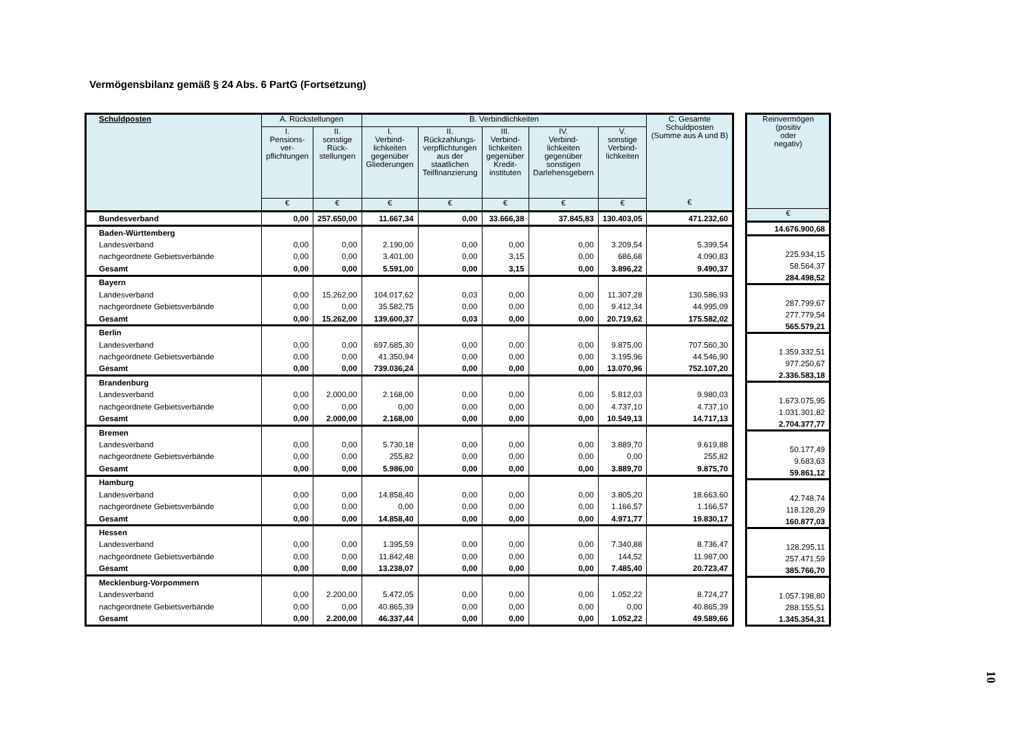Vermögensbilanz gemäß § 24 Abs. 6 PartG (Fortsetzung)
| Schuldposten | A. Rückstellungen | | B. Verbindlichkeiten | | | | | C. Gesamte Schuldposten (Summe aus A und B) |
| --- | --- | --- | --- | --- | --- | --- | --- | --- |
| | I. Pensions- ver- pflichtungen | II. sonstige Rück- stellungen | I. Verbind- lichkeiten gegenüber Gliederungen | II. Rückzahlungs- verpflichtungen aus der staatlichen Teilfinanzierung | III. Verbind- lichkeiten gegenüber Kredit- instituten | IV. Verbind- lichkeiten gegenüber sonstigen Darlehensgebern | V. sonstige Verbind- lichkeiten | |
| | € | € | € | € | € | € | € | € |
| Bundesverband | 0,00 | 257.650,00 | 11.667,34 | 0,00 | 33.666,38 | 37.845,83 | 130.403,05 | 471.232,60 |
| Baden-Württemberg | | | | | | | | |
| Landesverband | 0,00 | 0,00 | 2.190,00 | 0,00 | 0,00 | 0,00 | 3.209,54 | 5.399,54 |
| nachgeordnete Gebietsverbände | 0,00 | 0,00 | 3.401,00 | 0,00 | 3,15 | 0,00 | 686,68 | 4.090,83 |
| Gesamt | 0,00 | 0,00 | 5.591,00 | 0,00 | 3,15 | 0,00 | 3.896,22 | 9.490,37 |
| Bayern | | | | | | | | |
| Landesverband | 0,00 | 15.262,00 | 104.017,62 | 0,03 | 0,00 | 0,00 | 11.307,28 | 130.586,93 |
| nachgeordnete Gebietsverbände | 0,00 | 0,00 | 35.582,75 | 0,00 | 0,00 | 0,00 | 9.412,34 | 44.995,09 |
| Gesamt | 0,00 | 15.262,00 | 139.600,37 | 0,03 | 0,00 | 0,00 | 20.719,62 | 175.582,02 |
| Berlin | | | | | | | | |
| Landesverband | 0,00 | 0,00 | 697.685,30 | 0,00 | 0,00 | 0,00 | 9.875,00 | 707.560,30 |
| nachgeordnete Gebietsverbände | 0,00 | 0,00 | 41.350,94 | 0,00 | 0,00 | 0,00 | 3.195,96 | 44.546,90 |
| Gesamt | 0,00 | 0,00 | 739.036,24 | 0,00 | 0,00 | 0,00 | 13.070,96 | 752.107,20 |
| Brandenburg | | | | | | | | |
| Landesverband | 0,00 | 2.000,00 | 2.168,00 | 0,00 | 0,00 | 0,00 | 5.812,03 | 9.980,03 |
| nachgeordnete Gebietsverbände | 0,00 | 0,00 | 0,00 | 0,00 | 0,00 | 0,00 | 4.737,10 | 4.737,10 |
| Gesamt | 0,00 | 2.000,00 | 2.168,00 | 0,00 | 0,00 | 0,00 | 10.549,13 | 14.717,13 |
| Bremen | | | | | | | | |
| Landesverband | 0,00 | 0,00 | 5.730,18 | 0,00 | 0,00 | 0,00 | 3.889,70 | 9.619,88 |
| nachgeordnete Gebietsverbände | 0,00 | 0,00 | 255,82 | 0,00 | 0,00 | 0,00 | 0,00 | 255,82 |
| Gesamt | 0,00 | 0,00 | 5.986,00 | 0,00 | 0,00 | 0,00 | 3.889,70 | 9.875,70 |
| Hamburg | | | | | | | | |
| Landesverband | 0,00 | 0,00 | 14.858,40 | 0,00 | 0,00 | 0,00 | 3.805,20 | 18.663,60 |
| nachgeordnete Gebietsverbände | 0,00 | 0,00 | 0,00 | 0,00 | 0,00 | 0,00 | 1.166,57 | 1.166,57 |
| Gesamt | 0,00 | 0,00 | 14.858,40 | 0,00 | 0,00 | 0,00 | 4.971,77 | 19.830,17 |
| Hessen | | | | | | | | |
| Landesverband | 0,00 | 0,00 | 1.395,59 | 0,00 | 0,00 | 0,00 | 7.340,88 | 8.736,47 |
| nachgeordnete Gebietsverbände | 0,00 | 0,00 | 11.842,48 | 0,00 | 0,00 | 0,00 | 144,52 | 11.987,00 |
| Gesamt | 0,00 | 0,00 | 13.238,07 | 0,00 | 0,00 | 0,00 | 7.485,40 | 20.723,47 |
| Mecklenburg-Vorpommern | | | | | | | | |
| Landesverband | 0,00 | 2.200,00 | 5.472,05 | 0,00 | 0,00 | 0,00 | 1.052,22 | 8.724,27 |
| nachgeordnete Gebietsverbände | 0,00 | 0,00 | 40.865,39 | 0,00 | 0,00 | 0,00 | 0,00 | 40.865,39 |
| Gesamt | 0,00 | 2.200,00 | 46.337,44 | 0,00 | 0,00 | 0,00 | 1.052,22 | 49.589,66 |
| Reinvermögen (positiv oder negativ) |
| --- |
| € |
| 14.676.900,68 |
| 225.934,15 |
| 58.564,37 |
| 284.498,52 |
| 287.799,67 |
| 277.779,54 |
| 565.579,21 |
| 1.359.332,51 |
| 977.250,67 |
| 2.336.583,18 |
| 1.673.075,95 |
| 1.031.301,82 |
| 2.704.377,77 |
| 50.177,49 |
| 9.683,63 |
| 59.861,12 |
| 42.748,74 |
| 118.128,29 |
| 160.877,03 |
| 128.295,11 |
| 257.471,59 |
| 385.766,70 |
| 1.057.198,80 |
| 288.155,51 |
| 1.345.354,31 |
10